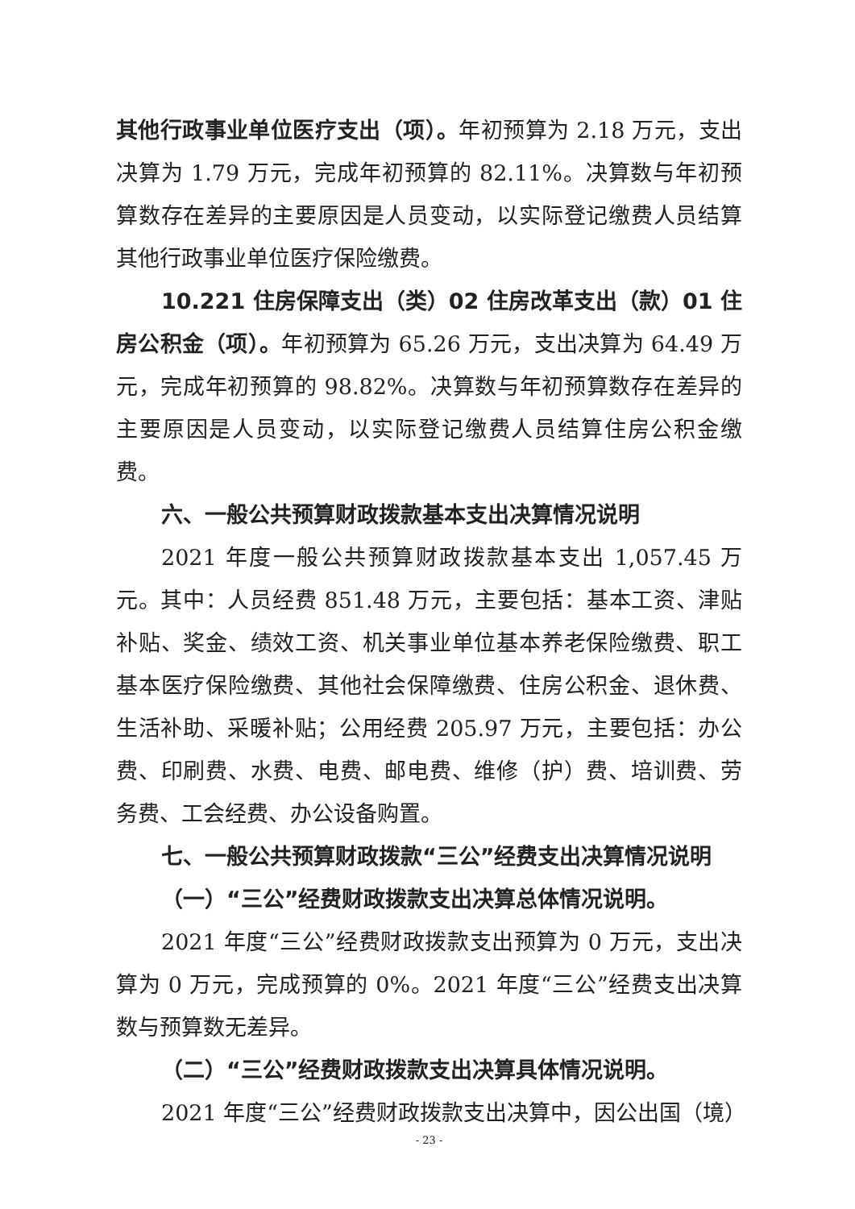其他行政事业单位医疗支出（项）。年初预算为 2.18 万元，支出决算为 1.79 万元，完成年初预算的 82.11%。决算数与年初预算数存在差异的主要原因是人员变动，以实际登记缴费人员结算其他行政事业单位医疗保险缴费。
10.221 住房保障支出（类）02 住房改革支出（款）01 住房公积金（项）。年初预算为 65.26 万元，支出决算为 64.49 万元，完成年初预算的 98.82%。决算数与年初预算数存在差异的主要原因是人员变动，以实际登记缴费人员结算住房公积金缴费。
六、一般公共预算财政拨款基本支出决算情况说明
2021 年度一般公共预算财政拨款基本支出 1,057.45 万元。其中：人员经费 851.48 万元，主要包括：基本工资、津贴补贴、奖金、绩效工资、机关事业单位基本养老保险缴费、职工基本医疗保险缴费、其他社会保障缴费、住房公积金、退休费、生活补助、采暖补贴；公用经费 205.97 万元，主要包括：办公费、印刷费、水费、电费、邮电费、维修（护）费、培训费、劳务费、工会经费、办公设备购置。
七、一般公共预算财政拨款“三公”经费支出决算情况说明
（一）“三公”经费财政拨款支出决算总体情况说明。
2021 年度“三公”经费财政拨款支出预算为 0 万元，支出决算为 0 万元，完成预算的 0%。2021 年度“三公”经费支出决算数与预算数无差异。
（二）“三公”经费财政拨款支出决算具体情况说明。
2021 年度“三公”经费财政拨款支出决算中，因公出国（境）
- 23 -